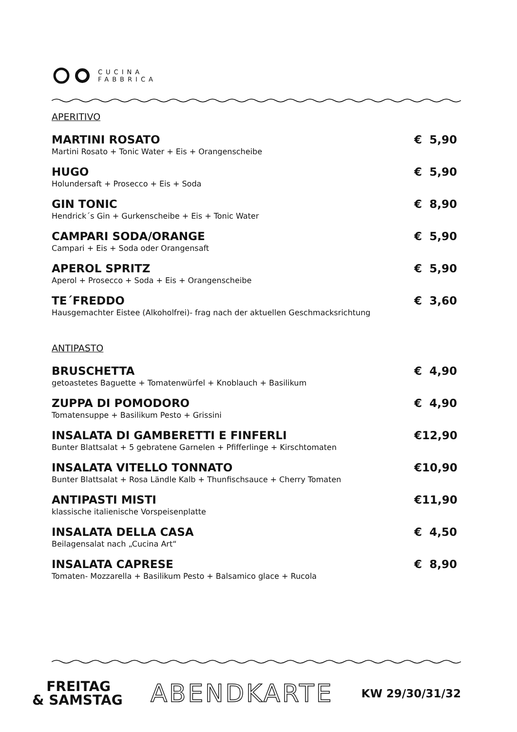CUCINA
FABBRICA
APERITIVO
MARTINI ROSATO € 5,90
Martini Rosato + Tonic Water + Eis + Orangenscheibe
HUGO € 5,90
Holundersaft + Prosecco + Eis + Soda
GIN TONIC € 8,90
Hendrick´s Gin + Gurkenscheibe + Eis + Tonic Water
CAMPARI SODA/ORANGE € 5,90
Campari + Eis + Soda oder Orangensaft
APEROL SPRITZ € 5,90
Aperol + Prosecco + Soda + Eis + Orangenscheibe
TE´FREDDO € 3,60
Hausgemachter Eistee (Alkoholfrei)- frag nach der aktuellen Geschmacksrichtung
ANTIPASTO
BRUSCHETTA € 4,90
getoastetes Baguette + Tomatenwürfel + Knoblauch + Basilikum
ZUPPA DI POMODORO € 4,90
Tomatensuppe + Basilikum Pesto + Grissini
INSALATA DI GAMBERETTI E FINFERLI € 12,90
Bunter Blattsalat + 5 gebratene Garnelen + Pfifferlinge + Kirschtomaten
INSALATA VITELLO TONNATO € 10,90
Bunter Blattsalat + Rosa Ländle Kalb + Thunfischsauce + Cherry Tomaten
ANTIPASTI MISTI € 11,90
klassische italienische Vorspeisenplatte
INSALATA DELLA CASA € 4,50
Beilagensalat nach „Cucina Art“
INSALATA CAPRESE € 8,90
Tomaten- Mozzarella + Basilikum Pesto + Balsamico glace + Rucola
FREITAG
& SAMSTAG
ABENDKARTE
KW 29/30/31/32